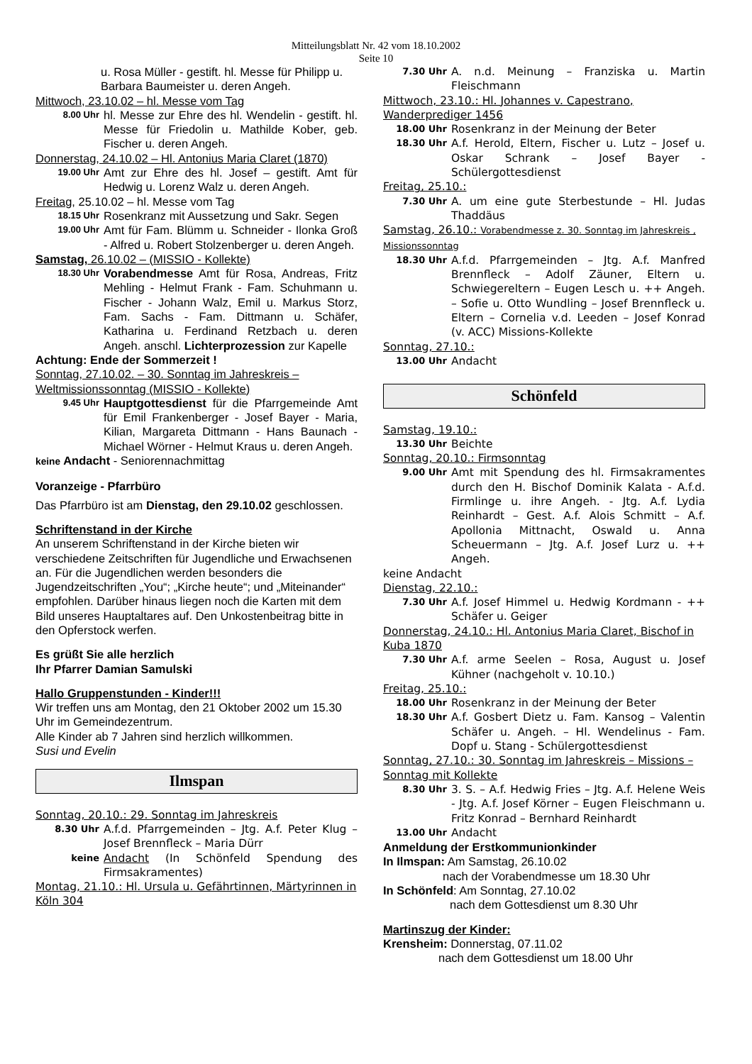Mitteilungsblatt Nr. 42 vom 18.10.2002
Seite 10
u. Rosa Müller - gestift. hl. Messe für Philipp u. Barbara Baumeister u. deren Angeh.
Mittwoch, 23.10.02 – hl. Messe vom Tag
8.00 Uhr
hl. Messe zur Ehre des hl. Wendelin - gestift. hl. Messe für Friedolin u. Mathilde Kober, geb. Fischer u. deren Angeh.
Donnerstag, 24.10.02 – Hl. Antonius Maria Claret (1870)
19.00 Uhr
Amt zur Ehre des hl. Josef – gestift. Amt für Hedwig u. Lorenz Walz u. deren Angeh.
Freitag, 25.10.02 – hl. Messe vom Tag
18.15 Uhr
Rosenkranz mit Aussetzung und Sakr. Segen
19.00 Uhr
Amt für Fam. Blümm u. Schneider - Ilonka Groß - Alfred u. Robert Stolzenberger u. deren Angeh.
Samstag, 26.10.02 – (MISSIO - Kollekte)
18.30 Uhr
Vorabendmesse Amt für Rosa, Andreas, Fritz Mehling - Helmut Frank - Fam. Schuhmann u. Fischer - Johann Walz, Emil u. Markus Storz, Fam. Sachs - Fam. Dittmann u. Schäfer, Katharina u. Ferdinand Retzbach u. deren Angeh. anschl. Lichterprozession zur Kapelle
Achtung: Ende der Sommerzeit !
Sonntag, 27.10.02. – 30. Sonntag im Jahreskreis – Weltmissionssonntag (MISSIO - Kollekte)
9.45 Uhr
Hauptgottesdienst für die Pfarrgemeinde Amt für Emil Frankenberger - Josef Bayer - Maria, Kilian, Margareta Dittmann - Hans Baunach - Michael Wörner - Helmut Kraus u. deren Angeh.
keine Andacht - Seniorennachmittag
Voranzeige - Pfarrbüro
Das Pfarrbüro ist am Dienstag, den 29.10.02 geschlossen.
Schriftenstand in der Kirche
An unserem Schriftenstand in der Kirche bieten wir verschiedene Zeitschriften für Jugendliche und Erwachsenen an. Für die Jugendlichen werden besonders die Jugendzeitschriften „You“; „Kirche heute“; und „Miteinander“ empfohlen. Darüber hinaus liegen noch die Karten mit dem Bild unseres Hauptaltares auf. Den Unkostenbeitrag bitte in den Opferstock werfen.
Es grüßt Sie alle herzlich
Ihr Pfarrer Damian Samulski
Hallo Gruppenstunden - Kinder!!!
Wir treffen uns am Montag, den 21 Oktober 2002 um 15.30 Uhr im Gemeindezentrum.
Alle Kinder ab 7 Jahren sind herzlich willkommen.
Susi und Evelin
Ilmspan
Sonntag, 20.10.: 29. Sonntag im Jahreskreis
8.30 Uhr
A.f.d. Pfarrgemeinden – Jtg. A.f. Peter Klug – Josef Brennfleck – Maria Dürr
keine
Andacht (In Schönfeld Spendung des Firmsakramentes)
Montag, 21.10.: Hl. Ursula u. Gefährtinnen, Märtyrinnen in Köln 304
7.30 Uhr
A. n.d. Meinung – Franziska u. Martin Fleischmann
Mittwoch, 23.10.: Hl. Johannes v. Capestrano, Wanderprediger 1456
18.00 Uhr
Rosenkranz in der Meinung der Beter
18.30 Uhr
A.f. Herold, Eltern, Fischer u. Lutz – Josef u. Oskar Schrank – Josef Bayer - Schülergottesdienst
Freitag, 25.10.:
7.30 Uhr
A. um eine gute Sterbestunde – Hl. Judas Thaddäus
Samstag, 26.10.: Vorabendmesse z. 30. Sonntag im Jahreskreis , Missionssonntag
18.30 Uhr
A.f.d. Pfarrgemeinden – Jtg. A.f. Manfred Brennfleck – Adolf Zäuner, Eltern u. Schwiegereltern – Eugen Lesch u. ++ Angeh. – Sofie u. Otto Wundling – Josef Brennfleck u. Eltern – Cornelia v.d. Leeden – Josef Konrad (v. ACC) Missions-Kollekte
Sonntag, 27.10.:
13.00 Uhr
Andacht
Schönfeld
Samstag, 19.10.:
13.30 Uhr
Beichte
Sonntag, 20.10.: Firmsonntag
9.00 Uhr
Amt mit Spendung des hl. Firmsakramentes durch den H. Bischof Dominik Kalata - A.f.d. Firmlinge u. ihre Angeh. - Jtg. A.f. Lydia Reinhardt – Gest. A.f. Alois Schmitt – A.f. Apollonia Mittnacht, Oswald u. Anna Scheuermann – Jtg. A.f. Josef Lurz u. ++ Angeh.
keine Andacht
Dienstag, 22.10.:
7.30 Uhr
A.f. Josef Himmel u. Hedwig Kordmann - ++ Schäfer u. Geiger
Donnerstag, 24.10.: Hl. Antonius Maria Claret, Bischof in Kuba 1870
7.30 Uhr
A.f. arme Seelen – Rosa, August u. Josef Kühner (nachgeholt v. 10.10.)
Freitag, 25.10.:
18.00 Uhr
Rosenkranz in der Meinung der Beter
18.30 Uhr
A.f. Gosbert Dietz u. Fam. Kansog – Valentin Schäfer u. Angeh. – Hl. Wendelinus - Fam. Dopf u. Stang - Schülergottesdienst
Sonntag, 27.10.: 30. Sonntag im Jahreskreis – Missions – Sonntag mit Kollekte
8.30 Uhr
3. S. – A.f. Hedwig Fries – Jtg. A.f. Helene Weis - Jtg. A.f. Josef Körner – Eugen Fleischmann u. Fritz Konrad – Bernhard Reinhardt
13.00 Uhr
Andacht
Anmeldung der Erstkommunionkinder
In Ilmspan: Am Samstag, 26.10.02
nach der Vorabendmesse um 18.30 Uhr
In Schönfeld: Am Sonntag, 27.10.02
nach dem Gottesdienst um 8.30 Uhr
Martinszug der Kinder:
Krensheim: Donnerstag, 07.11.02
nach dem Gottesdienst um 18.00 Uhr